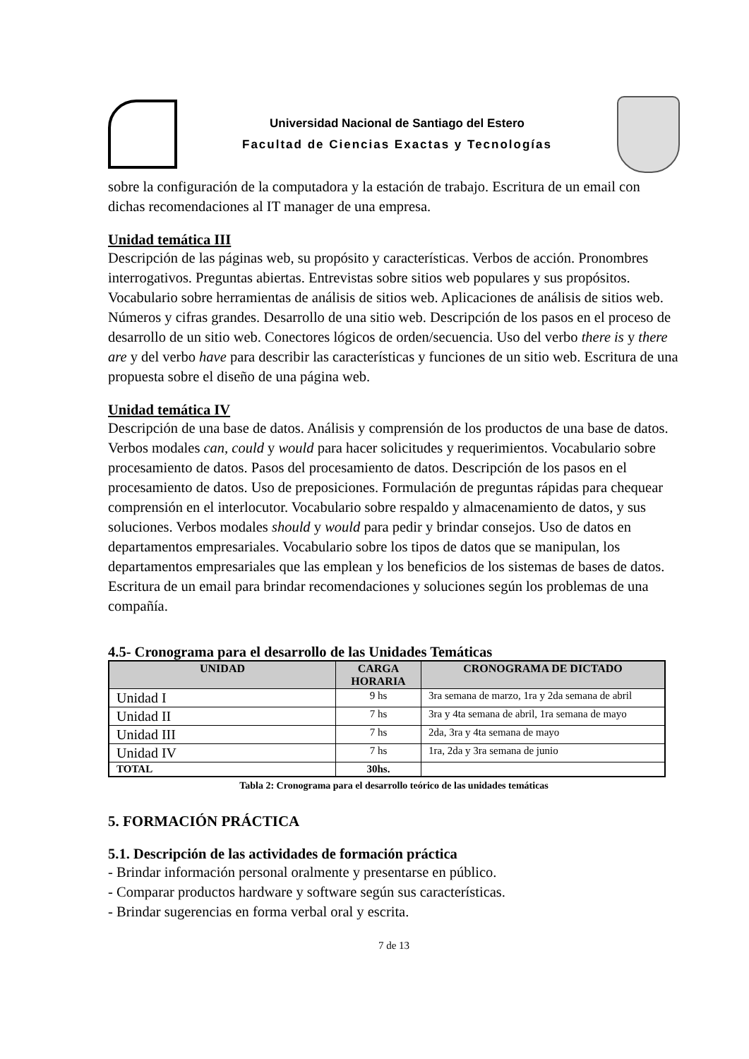Universidad Nacional de Santiago del Estero
Facultad de Ciencias Exactas y Tecnologías
sobre la configuración de la computadora y la estación de trabajo. Escritura de un email con dichas recomendaciones al IT manager de una empresa.
Unidad temática III
Descripción de las páginas web, su propósito y características. Verbos de acción. Pronombres interrogativos. Preguntas abiertas. Entrevistas sobre sitios web populares y sus propósitos. Vocabulario sobre herramientas de análisis de sitios web. Aplicaciones de análisis de sitios web. Números y cifras grandes. Desarrollo de una sitio web. Descripción de los pasos en el proceso de desarrollo de un sitio web. Conectores lógicos de orden/secuencia. Uso del verbo there is y there are y del verbo have para describir las características y funciones de un sitio web. Escritura de una propuesta sobre el diseño de una página web.
Unidad temática IV
Descripción de una base de datos. Análisis y comprensión de los productos de una base de datos. Verbos modales can, could y would para hacer solicitudes y requerimientos. Vocabulario sobre procesamiento de datos. Pasos del procesamiento de datos. Descripción de los pasos en el procesamiento de datos. Uso de preposiciones. Formulación de preguntas rápidas para chequear comprensión en el interlocutor. Vocabulario sobre respaldo y almacenamiento de datos, y sus soluciones. Verbos modales should y would para pedir y brindar consejos. Uso de datos en departamentos empresariales. Vocabulario sobre los tipos de datos que se manipulan, los departamentos empresariales que las emplean y los beneficios de los sistemas de bases de datos. Escritura de un email para brindar recomendaciones y soluciones según los problemas de una compañía.
4.5- Cronograma para el desarrollo de las Unidades Temáticas
| UNIDAD | CARGA HORARIA | CRONOGRAMA DE DICTADO |
| --- | --- | --- |
| Unidad I | 9 hs | 3ra semana de marzo, 1ra y 2da semana de abril |
| Unidad II | 7 hs | 3ra y 4ta semana de abril, 1ra semana de mayo |
| Unidad III | 7 hs | 2da, 3ra y 4ta semana de mayo |
| Unidad IV | 7 hs | 1ra, 2da y 3ra semana de junio |
| TOTAL | 30hs. | |
Tabla 2: Cronograma para el desarrollo teórico de las unidades temáticas
5. FORMACIÓN PRÁCTICA
5.1. Descripción de las actividades de formación práctica
- Brindar información personal oralmente y presentarse en público.
- Comparar productos hardware y software según sus características.
- Brindar sugerencias en forma verbal oral y escrita.
7 de 13